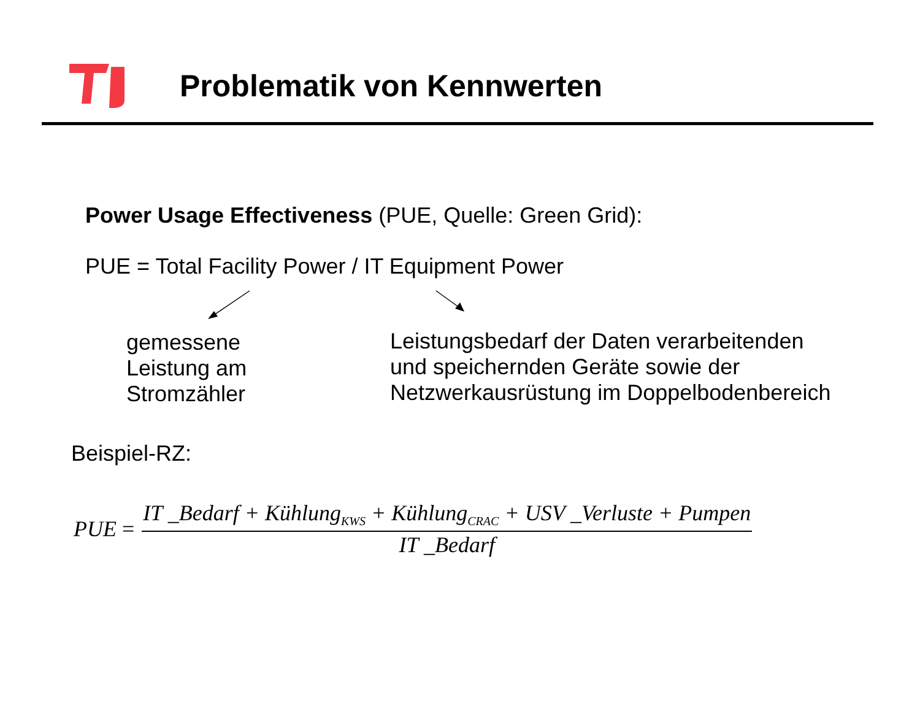Problematik von Kennwerten
Power Usage Effectiveness (PUE, Quelle: Green Grid):
PUE = Total Facility Power / IT Equipment Power
gemessene
Leistung am
Stromzähler
Leistungsbedarf der Daten verarbeitenden
und speichernden Geräte sowie der
Netzwerkausrüstung im Doppelbodenbereich
Beispiel-RZ:
PUE =
IT _Bedarf + Kühlung<sub>KWS</sub> + Kühlung<sub>CRAC</sub> + USV _Verluste + Pumpen
IT _Bedarf